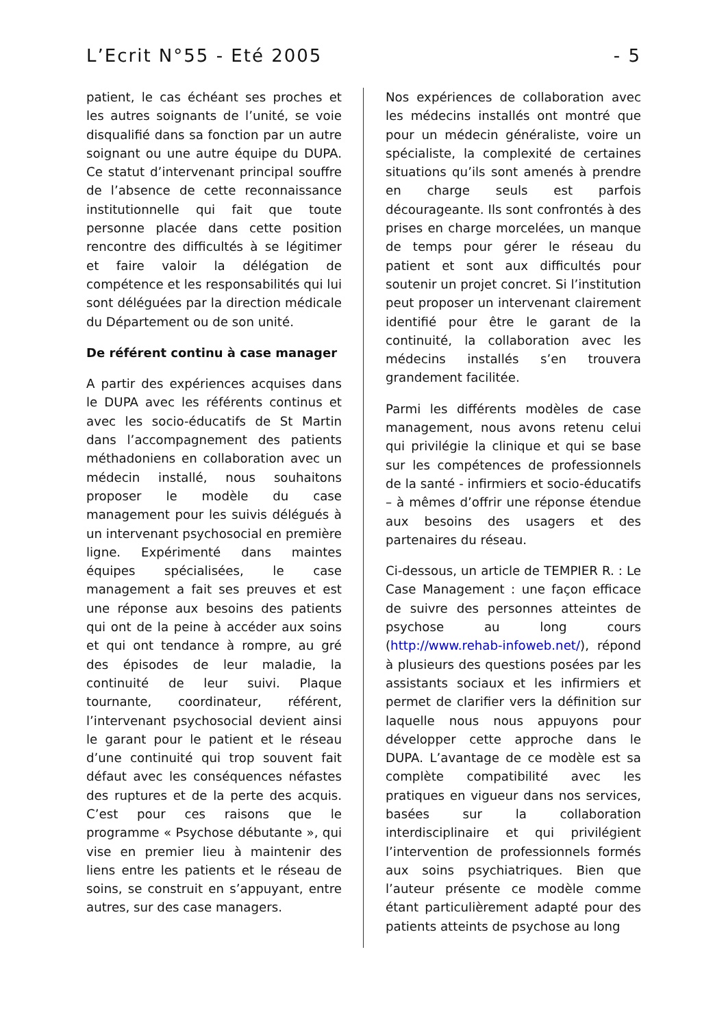L’Ecrit N°55 - Eté 2005 - 5
patient, le cas échéant ses proches et les autres soignants de l’unité, se voie disqualifié dans sa fonction par un autre soignant ou une autre équipe du DUPA. Ce statut d’intervenant principal souffre de l’absence de cette reconnaissance institutionnelle qui fait que toute personne placée dans cette position rencontre des difficultés à se légitimer et faire valoir la délégation de compétence et les responsabilités qui lui sont déléguées par la direction médicale du Département ou de son unité.
De référent continu à case manager
A partir des expériences acquises dans le DUPA avec les référents continus et avec les socio-éducatifs de St Martin dans l’accompagnement des patients méthadoniens en collaboration avec un médecin installé, nous souhaitons proposer le modèle du case management pour les suivis délégués à un intervenant psychosocial en première ligne. Expérimenté dans maintes équipes spécialisées, le case management a fait ses preuves et est une réponse aux besoins des patients qui ont de la peine à accéder aux soins et qui ont tendance à rompre, au gré des épisodes de leur maladie, la continuité de leur suivi. Plaque tournante, coordinateur, référent, l’intervenant psychosocial devient ainsi le garant pour le patient et le réseau d’une continuité qui trop souvent fait défaut avec les conséquences néfastes des ruptures et de la perte des acquis. C’est pour ces raisons que le programme « Psychose débutante », qui vise en premier lieu à maintenir des liens entre les patients et le réseau de soins, se construit en s’appuyant, entre autres, sur des case managers.
Nos expériences de collaboration avec les médecins installés ont montré que pour un médecin généraliste, voire un spécialiste, la complexité de certaines situations qu’ils sont amenés à prendre en charge seuls est parfois décourageante. Ils sont confrontés à des prises en charge morcelées, un manque de temps pour gérer le réseau du patient et sont aux difficultés pour soutenir un projet concret. Si l’institution peut proposer un intervenant clairement identifié pour être le garant de la continuité, la collaboration avec les médecins installés s’en trouvera grandement facilitée.
Parmi les différents modèles de case management, nous avons retenu celui qui privilégie la clinique et qui se base sur les compétences de professionnels de la santé - infirmiers et socio-éducatifs – à mêmes d’offrir une réponse étendue aux besoins des usagers et des partenaires du réseau.
Ci-dessous, un article de TEMPIER R. : Le Case Management : une façon efficace de suivre des personnes atteintes de psychose au long cours (http://www.rehab-infoweb.net/), répond à plusieurs des questions posées par les assistants sociaux et les infirmiers et permet de clarifier vers la définition sur laquelle nous nous appuyons pour développer cette approche dans le DUPA. L’avantage de ce modèle est sa complète compatibilité avec les pratiques en vigueur dans nos services, basées sur la collaboration interdisciplinaire et qui privilégient l’intervention de professionnels formés aux soins psychiatriques. Bien que l’auteur présente ce modèle comme étant particulièrement adapté pour des patients atteints de psychose au long